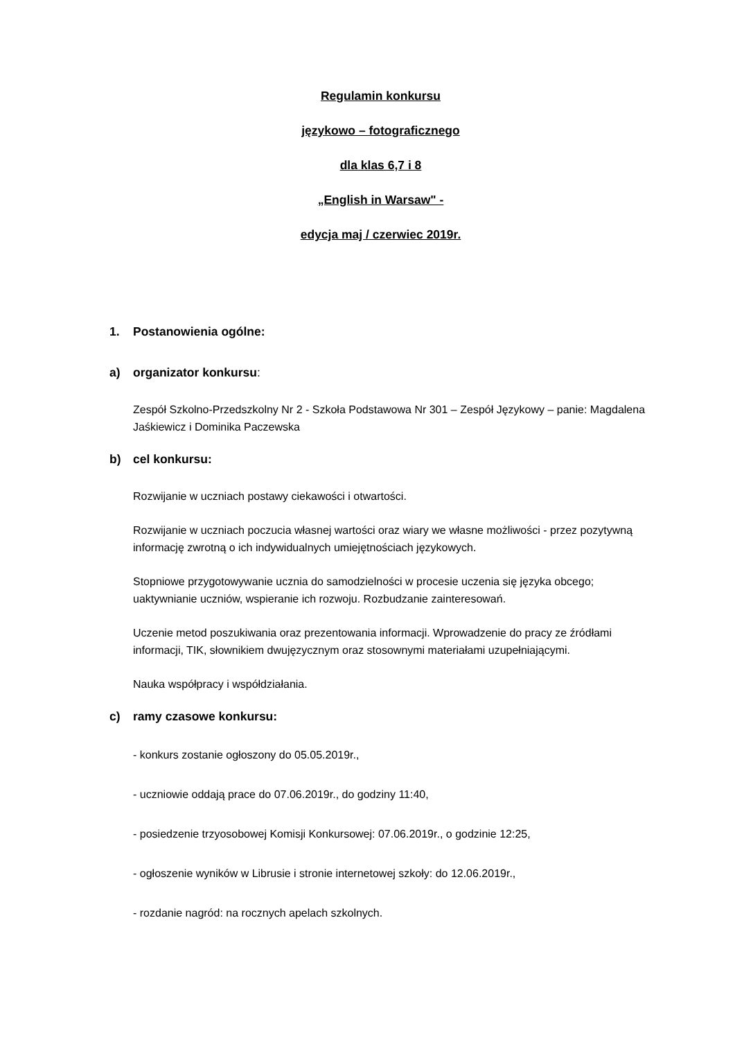Regulamin konkursu
językowo – fotograficznego
dla klas 6,7 i 8
„English in Warsaw" -
edycja maj / czerwiec 2019r.
1. Postanowienia ogólne:
a) organizator konkursu:
Zespół Szkolno-Przedszkolny Nr 2 - Szkoła Podstawowa Nr 301 – Zespół Językowy – panie: Magdalena Jaśkiewicz i Dominika Paczewska
b) cel konkursu:
Rozwijanie w uczniach postawy ciekawości i otwartości.
Rozwijanie w uczniach poczucia własnej wartości oraz wiary we własne możliwości - przez pozytywną informację zwrotną o ich indywidualnych umiejętnościach językowych.
Stopniowe przygotowywanie ucznia do samodzielności w procesie uczenia się języka obcego; uaktywnianie uczniów, wspieranie ich rozwoju. Rozbudzanie zainteresowań.
Uczenie metod poszukiwania oraz prezentowania informacji. Wprowadzenie do pracy ze źródłami informacji, TIK, słownikiem dwujęzycznym oraz stosownymi materiałami uzupełniającymi.
Nauka współpracy i współdziałania.
c) ramy czasowe konkursu:
- konkurs zostanie ogłoszony do 05.05.2019r.,
- uczniowie oddają prace do 07.06.2019r., do godziny 11:40,
- posiedzenie trzyosobowej Komisji Konkursowej: 07.06.2019r., o godzinie 12:25,
- ogłoszenie wyników w Librusie i stronie internetowej szkoły: do 12.06.2019r.,
- rozdanie nagród: na rocznych apelach szkolnych.